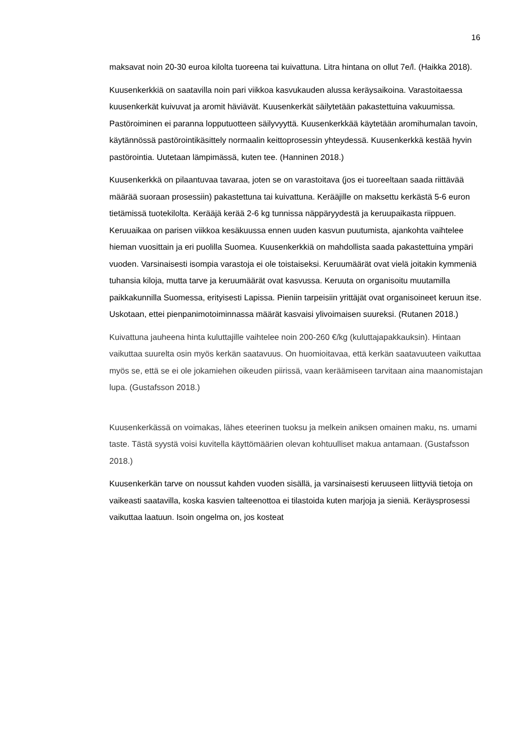16
maksavat noin 20-30 euroa kilolta tuoreena tai kuivattuna. Litra hintana on ollut 7e/l. (Haikka 2018).
Kuusenkerkkiä on saatavilla noin pari viikkoa kasvukauden alussa keräysaikoina. Varastoitaessa kuusenkerkät kuivuvat ja aromit häviävät. Kuusenkerkät säilytetään pakastettuina vakuumissa. Pastöroiminen ei paranna lopputuotteen säilyvyyttä. Kuusenkerkkää käytetään aromihumalan tavoin, käytännössä pastörointikäsittely normaalin keittoprosessin yhteydessä. Kuusenkerkkä kestää hyvin pastörointia. Uutetaan lämpimässä, kuten tee. (Hanninen 2018.)
Kuusenkerkkä on pilaantuvaa tavaraa, joten se on varastoitava (jos ei tuoreeltaan saada riittävää määrää suoraan prosessiin) pakastettuna tai kuivattuna. Kerääjille on maksettu kerkästä 5-6 euron tietämissä tuotekilolta. Kerääjä kerää 2-6 kg tunnissa näppäryydestä ja keruupaikasta riippuen. Keruuaikaa on parisen viikkoa kesäkuussa ennen uuden kasvun puutumista, ajankohta vaihtelee hieman vuosittain ja eri puolilla Suomea. Kuusenkerkkiä on mahdollista saada pakastettuina ympäri vuoden. Varsinaisesti isompia varastoja ei ole toistaiseksi. Keruumäärät ovat vielä joitakin kymmeniä tuhansia kiloja, mutta tarve ja keruumäärät ovat kasvussa. Keruuta on organisoitu muutamilla paikkakunnilla Suomessa, erityisesti Lapissa. Pieniin tarpeisiin yrittäjät ovat organisoineet keruun itse. Uskotaan, ettei pienpanimotoiminnassa määrät kasvaisi ylivoimaisen suureksi. (Rutanen 2018.)
Kuivattuna jauheena hinta kuluttajille vaihtelee noin 200-260 €/kg (kuluttajapakkauksin). Hintaan vaikuttaa suurelta osin myös kerkän saatavuus. On huomioitavaa, että kerkän saatavuuteen vaikuttaa myös se, että se ei ole jokamiehen oikeuden piirissä, vaan keräämiseen tarvitaan aina maanomistajan lupa. (Gustafsson 2018.)
Kuusenkerkässä on voimakas, lähes eteerinen tuoksu ja melkein aniksen omainen maku, ns. umami taste. Tästä syystä voisi kuvitella käyttömäärien olevan kohtuulliset makua antamaan. (Gustafsson 2018.)
Kuusenkerkän tarve on noussut kahden vuoden sisällä, ja varsinaisesti keruuseen liittyviä tietoja on vaikeasti saatavilla, koska kasvien talteenottoa ei tilastoida kuten marjoja ja sieniä. Keräysprosessi vaikuttaa laatuun. Isoin ongelma on, jos kosteat